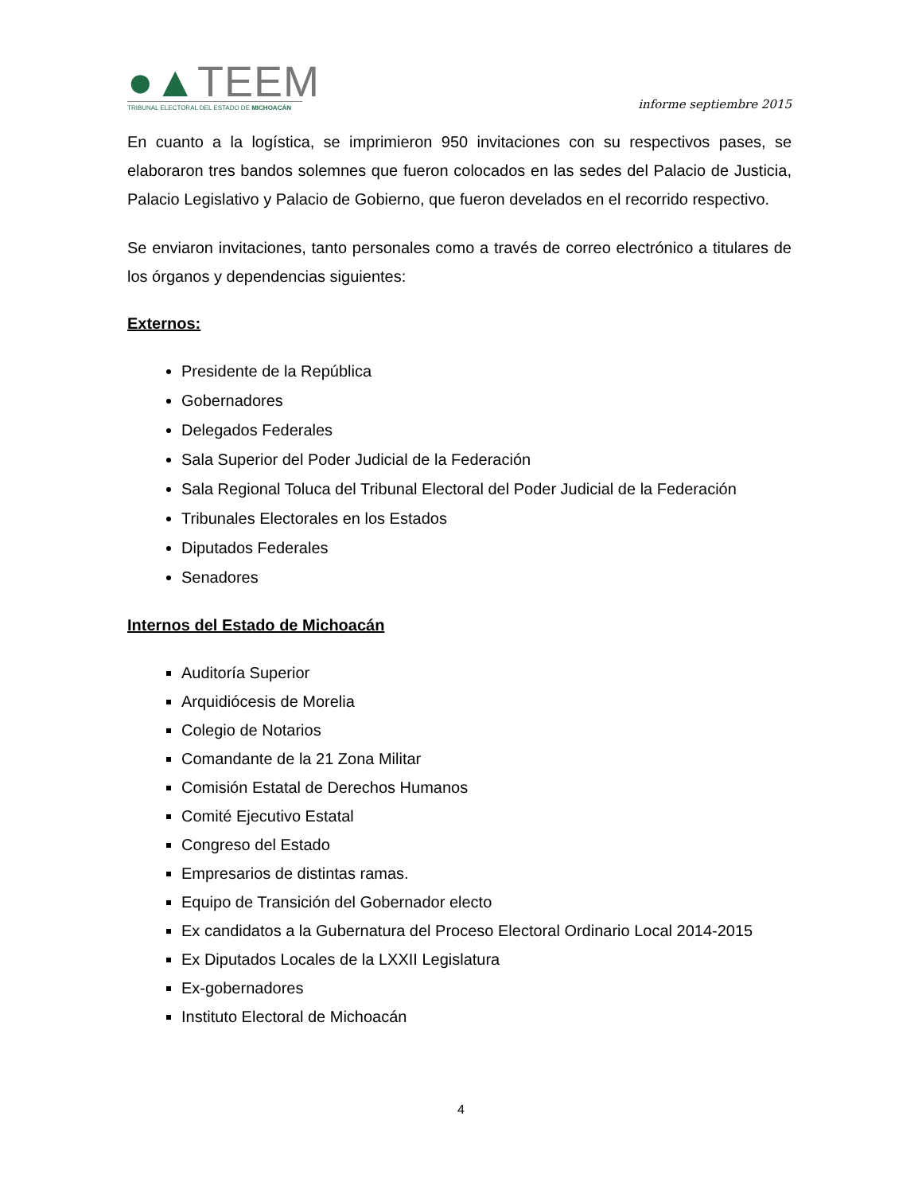●▲TEEM
TRIBUNAL ELECTORAL DEL ESTADO DE MICHOACÁN
informe septiembre 2015
En cuanto a la logística, se imprimieron 950 invitaciones con su respectivos pases, se elaboraron tres bandos solemnes que fueron colocados en las sedes del Palacio de Justicia, Palacio Legislativo y Palacio de Gobierno, que fueron develados en el recorrido respectivo.
Se enviaron invitaciones, tanto personales como a través de correo electrónico a titulares de los órganos y dependencias siguientes:
Externos:
Presidente de la República
Gobernadores
Delegados Federales
Sala Superior del Poder Judicial de la Federación
Sala Regional Toluca del Tribunal Electoral del Poder Judicial de la Federación
Tribunales Electorales en los Estados
Diputados Federales
Senadores
Internos del Estado de Michoacán
Auditoría Superior
Arquidiócesis de Morelia
Colegio de Notarios
Comandante de la 21 Zona Militar
Comisión Estatal de Derechos Humanos
Comité Ejecutivo Estatal
Congreso del Estado
Empresarios de distintas ramas.
Equipo de Transición del Gobernador electo
Ex candidatos a la Gubernatura del Proceso Electoral Ordinario Local 2014-2015
Ex Diputados Locales de la LXXII Legislatura
Ex-gobernadores
Instituto Electoral de Michoacán
4